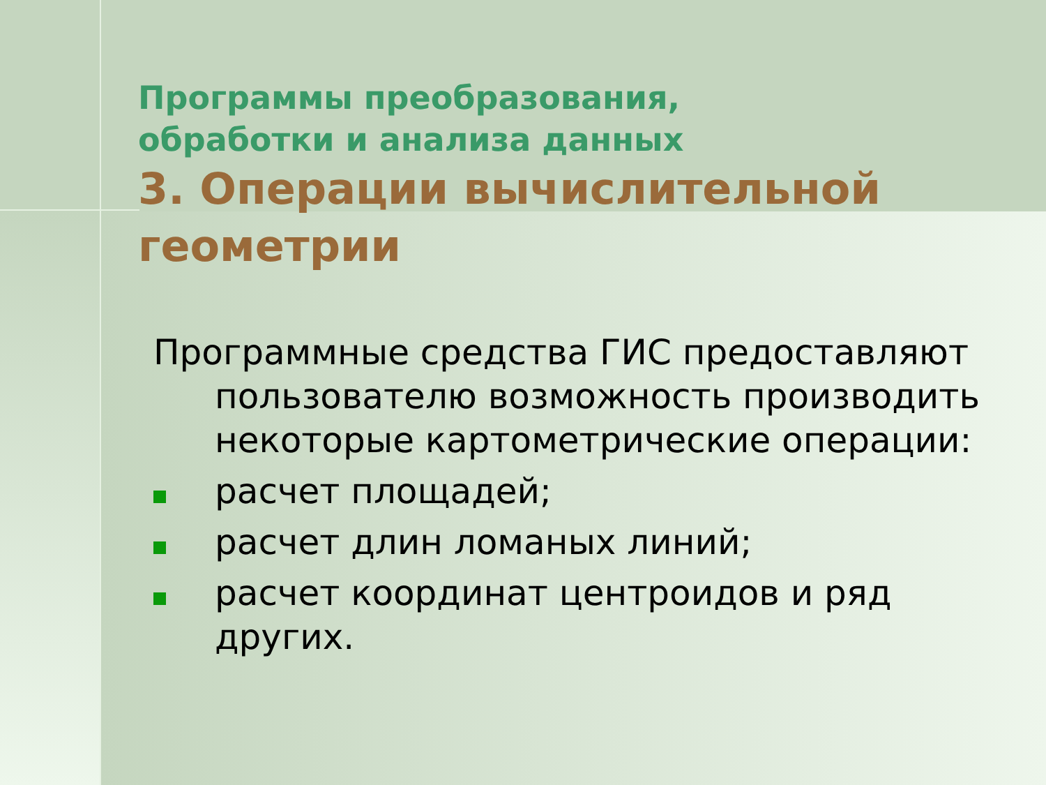Программы преобразования,
обработки и анализа данных
3. Операции вычислительной геометрии
Программные средства ГИС предоставляют пользователю возможность производить некоторые картометрические операции:
расчет площадей;
расчет длин ломаных линий;
расчет координат центроидов и ряд других.